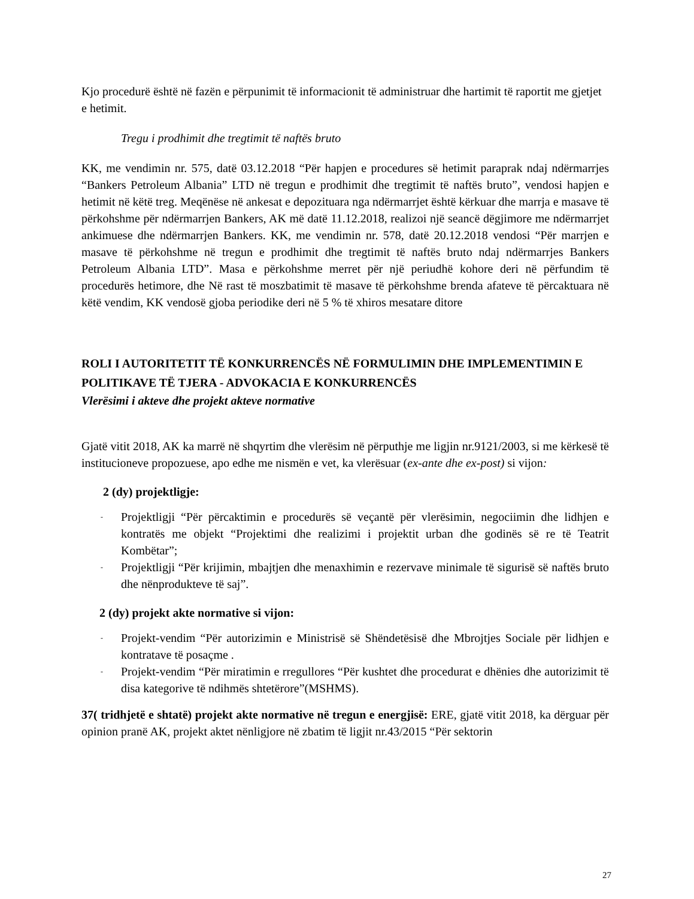Kjo procedurë është në fazën e përpunimit të informacionit të administruar dhe hartimit të raportit me gjetjet e hetimit.
Tregu i prodhimit dhe tregtimit të naftës bruto
KK, me vendimin nr. 575, datë 03.12.2018 “Për hapjen e procedures së hetimit paraprak ndaj ndërmarrjes “Bankers Petroleum Albania” LTD në tregun e prodhimit dhe tregtimit të naftës bruto”, vendosi hapjen e hetimit në këtë treg. Meqënëse në ankesat e depozituara nga ndërmarrjet është kërkuar dhe marrja e masave të përkohshme për ndërmarrjen Bankers, AK më datë 11.12.2018, realizoi një seancë dëgjimore me ndërmarrjet ankimuese dhe ndërmarrjen Bankers. KK, me vendimin nr. 578, datë 20.12.2018 vendosi “Për marrjen e masave të përkohshme në tregun e prodhimit dhe tregtimit të naftës bruto ndaj ndërmarrjes Bankers Petroleum Albania LTD”. Masa e përkohshme merret për një periudhë kohore deri në përfundim të procedurës hetimore, dhe Në rast të moszbatimit të masave të përkohshme brenda afateve të përcaktuara në këtë vendim, KK vendosë gjoba periodike deri në 5 % të xhiros mesatare ditore
ROLI I AUTORITETIT TË KONKURRENCËS NË FORMULIMIN DHE IMPLEMENTIMIN E POLITIKAVE TË TJERA - ADVOKACIA E KONKURRENCËS
Vlerësimi i akteve dhe projekt akteve normative
Gjatë vitit 2018, AK ka marrë në shqyrtim dhe vlerësim në përputhje me ligjin nr.9121/2003, si me kërkesë të institucioneve propozuese, apo edhe me nismën e vet, ka vlerësuar (ex-ante dhe ex-post) si vijon:
2 (dy) projektligje:
- Projektligji “Për përcaktimin e procedurës së veçantë për vlerësimin, negociimin dhe lidhjen e kontratës me objekt “Projektimi dhe realizimi i projektit urban dhe godinës së re të Teatrit Kombëtar”;
- Projektligji “Për krijimin, mbajtjen dhe menaxhimin e rezervave minimale të sigurisë së naftës bruto dhe nënprodukteve të saj”.
2 (dy) projekt akte normative si vijon:
- Projekt-vendim “Për autorizimin e Ministrisë së Shëndetësisë dhe Mbrojtjes Sociale për lidhjen e kontratave të posaçme .
- Projekt-vendim “Për miratimin e rregullores “Për kushtet dhe procedurat e dhënies dhe autorizimit të disa kategorive të ndihmës shtetërore”(MSHMS).
37( tridhjetë e shtatë) projekt akte normative në tregun e energjisë: ERE, gjatë vitit 2018, ka dërguar për opinion pranë AK, projekt aktet nënligjore në zbatim të ligjit nr.43/2015 “Për sektorin
27